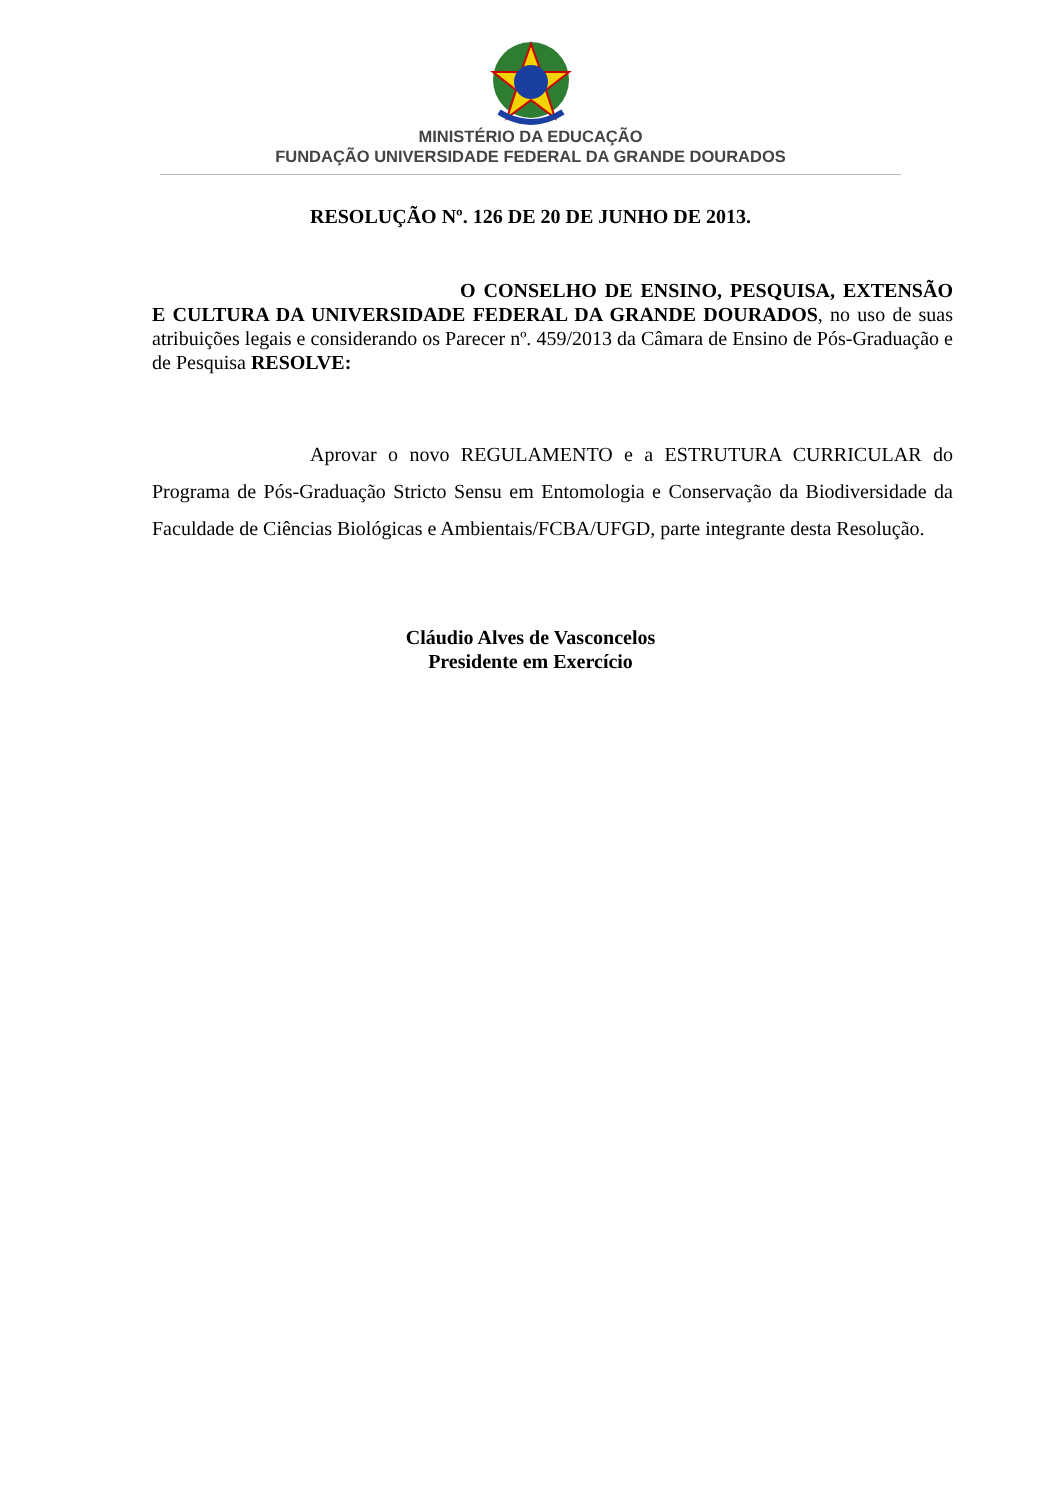MINISTÉRIO DA EDUCAÇÃO
FUNDAÇÃO UNIVERSIDADE FEDERAL DA GRANDE DOURADOS
RESOLUÇÃO Nº. 126 DE 20 DE JUNHO DE 2013.
O CONSELHO DE ENSINO, PESQUISA, EXTENSÃO E CULTURA DA UNIVERSIDADE FEDERAL DA GRANDE DOURADOS, no uso de suas atribuições legais e considerando os Parecer nº. 459/2013 da Câmara de Ensino de Pós-Graduação e de Pesquisa RESOLVE:
Aprovar o novo REGULAMENTO e a ESTRUTURA CURRICULAR do Programa de Pós-Graduação Stricto Sensu em Entomologia e Conservação da Biodiversidade da Faculdade de Ciências Biológicas e Ambientais/FCBA/UFGD, parte integrante desta Resolução.
Cláudio Alves de Vasconcelos
Presidente em Exercício